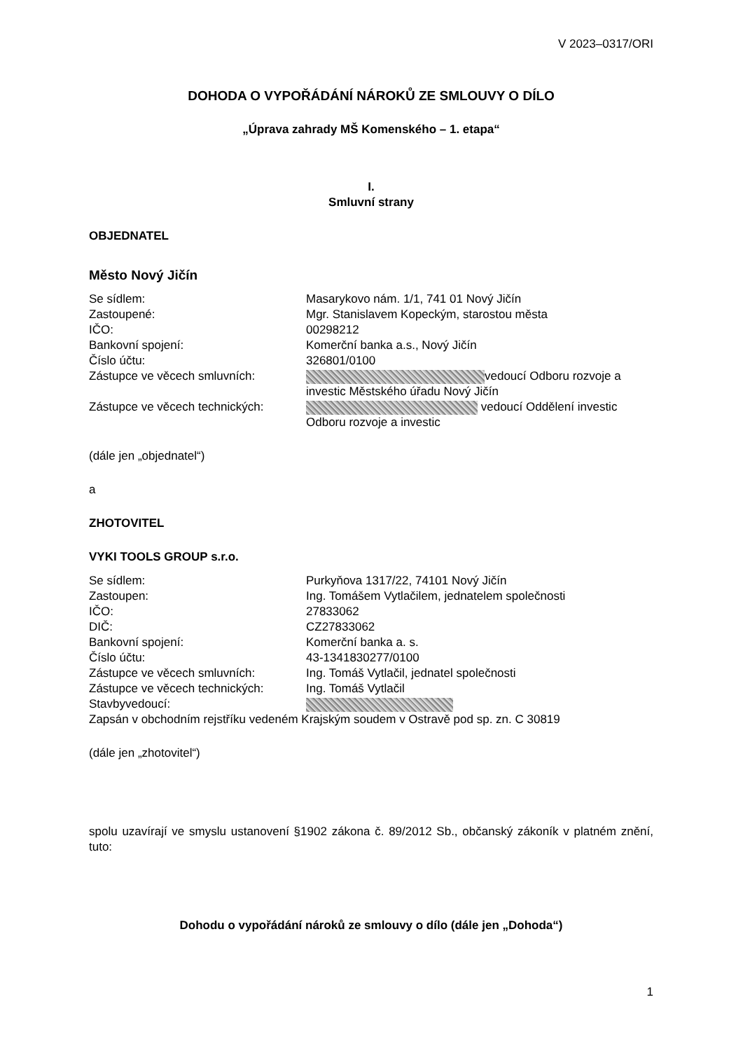V 2023–0317/ORI
DOHODA O VYPOŘÁDÁNÍ NÁROKŮ ZE SMLOUVY O DÍLO
„Úprava zahrady MŠ Komenského – 1. etapa“
I.
Smluvní strany
OBJEDNATEL
Město Nový Jičín
| Se sídlem: | Masarykovo nám. 1/1, 741 01 Nový Jičín |
| Zastoupené: | Mgr. Stanislavem Kopeckým, starostou města |
| IČO: | 00298212 |
| Bankovní spojení: | Komerční banka a.s., Nový Jičín |
| Číslo účtu: | 326801/0100 |
| Zástupce ve věcech smluvních: | vedoucí Odboru rozvoje a investic Městského úřadu Nový Jičín |
| Zástupce ve věcech technických: | vedoucí Oddělení investic Odboru rozvoje a investic |
(dále jen „objednatel“)
a
ZHOTOVITEL
VYKI TOOLS GROUP s.r.o.
| Se sídlem: | Purkyňova 1317/22, 74101 Nový Jičín |
| Zastoupen: | Ing. Tomášem Vytlačilem, jednatelem společnosti |
| IČO: | 27833062 |
| DIČ: | CZ27833062 |
| Bankovní spojení: | Komerční banka a. s. |
| Číslo účtu: | 43-1341830277/0100 |
| Zástupce ve věcech smluvních: | Ing. Tomáš Vytlačil, jednatel společnosti |
| Zástupce ve věcech technických: | Ing. Tomáš Vytlačil |
| Stavbyvedoucí: | |
Zapsán v obchodním rejstříku vedeném Krajským soudem v Ostravě pod sp. zn. C 30819
(dále jen „zhotovitel“)
spolu uzavírají ve smyslu ustanovení §1902 zákona č. 89/2012 Sb., občanský zákoník v platném znění, tuto:
Dohodu o vypořádání nároků ze smlouvy o dílo (dále jen „Dohoda“)
1